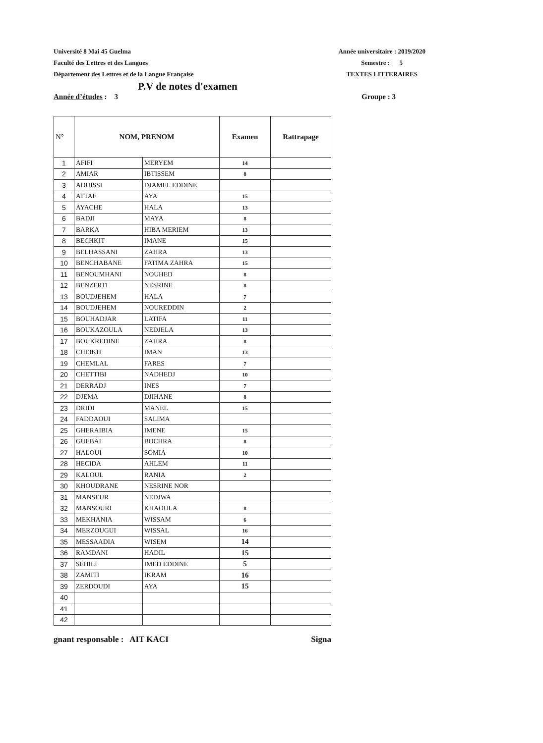Université 8 Mai 45 Guelma
Faculté des Lettres et des Langues
Département des Lettres et de la Langue Française
Année universitaire : 2019/2020
Semestre : 5
TEXTES LITTERAIRES
P.V de notes d'examen
Année d’études : 3 Groupe : 3
| N° | NOM, PRENOM | | Examen | Rattrapage |
| --- | --- | --- | --- | --- |
| 1 | AFIFI | MERYEM | 14 | |
| 2 | AMIAR | IBTISSEM | 8 | |
| 3 | AOUISSI | DJAMEL EDDINE | | |
| 4 | ATTAF | AYA | 15 | |
| 5 | AYACHE | HALA | 13 | |
| 6 | BADJI | MAYA | 8 | |
| 7 | BARKA | HIBA MERIEM | 13 | |
| 8 | BECHKIT | IMANE | 15 | |
| 9 | BELHASSANI | ZAHRA | 13 | |
| 10 | BENCHABANE | FATIMA ZAHRA | 15 | |
| 11 | BENOUMHANI | NOUHED | 8 | |
| 12 | BENZERTI | NESRINE | 8 | |
| 13 | BOUDJEHEM | HALA | 7 | |
| 14 | BOUDJEHEM | NOUREDDIN | 2 | |
| 15 | BOUHADJAR | LATIFA | 11 | |
| 16 | BOUKAZOULA | NEDJELA | 13 | |
| 17 | BOUKREDINE | ZAHRA | 8 | |
| 18 | CHEIKH | IMAN | 13 | |
| 19 | CHEMLAL | FARES | 7 | |
| 20 | CHETTIBI | NADHEDJ | 10 | |
| 21 | DERRADJ | INES | 7 | |
| 22 | DJEMA | DJIHANE | 8 | |
| 23 | DRIDI | MANEL | 15 | |
| 24 | FADDAOUI | SALIMA | | |
| 25 | GHERAIBIA | IMENE | 15 | |
| 26 | GUEBAI | BOCHRA | 8 | |
| 27 | HALOUI | SOMIA | 10 | |
| 28 | HECIDA | AHLEM | 11 | |
| 29 | KALOUL | RANIA | 2 | |
| 30 | KHOUDRANE | NESRINE NOR | | |
| 31 | MANSEUR | NEDJWA | | |
| 32 | MANSOURI | KHAOULA | 8 | |
| 33 | MEKHANIA | WISSAM | 6 | |
| 34 | MERZOUGUI | WISSAL | 16 | |
| 35 | MESSAADIA | WISEM | 14 | |
| 36 | RAMDANI | HADIL | 15 | |
| 37 | SEHILI | IMED EDDINE | 5 | |
| 38 | ZAMITI | IKRAM | 16 | |
| 39 | ZERDOUDI | AYA | 15 | |
| 40 | | | | |
| 41 | | | | |
| 42 | | | | |
gnant responsable : AIT KACI Signa